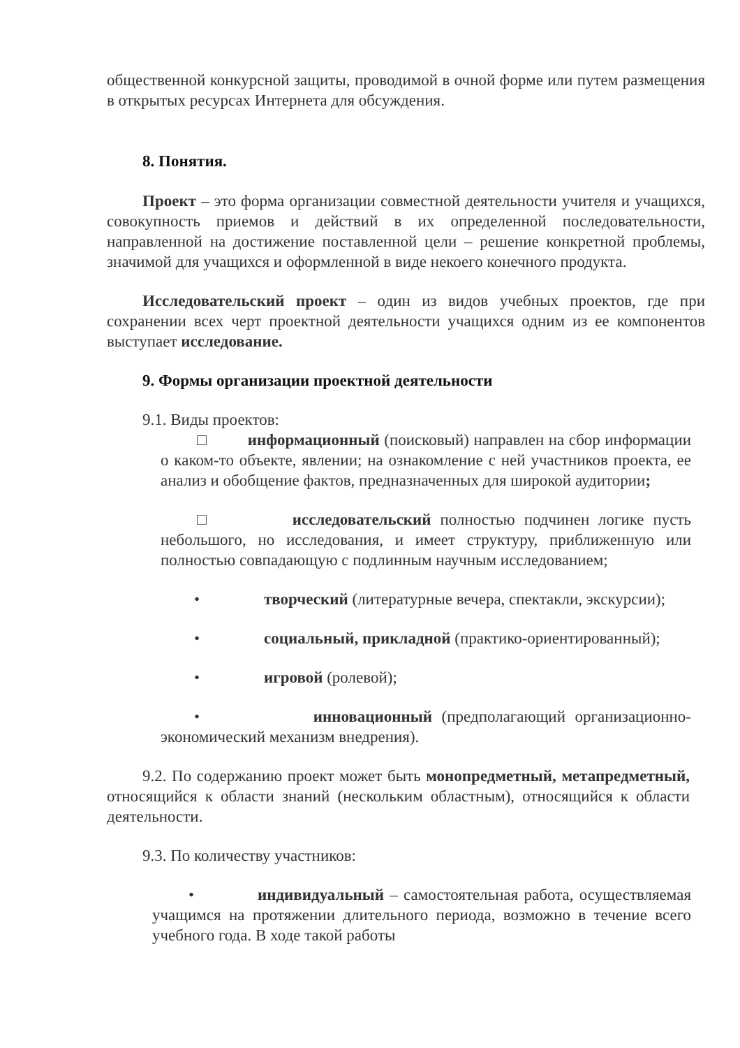общественной конкурсной защиты, проводимой в очной форме или путем размещения в открытых ресурсах Интернета для обсуждения.
8. Понятия.
Проект – это форма организации совместной деятельности учителя и учащихся, совокупность приемов и действий в их определенной последовательности, направленной на достижение поставленной цели – решение конкретной проблемы, значимой для учащихся и оформленной в виде некоего конечного продукта.
Исследовательский проект – один из видов учебных проектов, где при сохранении всех черт проектной деятельности учащихся одним из ее компонентов выступает исследование.
9. Формы организации проектной деятельности
9.1. Виды проектов:
□ информационный (поисковый) направлен на сбор информации о каком-то объекте, явлении; на ознакомление с ней участников проекта, ее анализ и обобщение фактов, предназначенных для широкой аудитории;
□ исследовательский полностью подчинен логике пусть небольшого, но исследования, и имеет структуру, приближенную или полностью совпадающую с подлинным научным исследованием;
• творческий (литературные вечера, спектакли, экскурсии);
• социальный, прикладной (практико-ориентированный);
• игровой (ролевой);
• инновационный (предполагающий организационно-экономический механизм внедрения).
9.2. По содержанию проект может быть монопредметный, метапредметный, относящийся к области знаний (нескольким областным), относящийся к области деятельности.
9.3. По количеству участников:
• индивидуальный – самостоятельная работа, осуществляемая учащимся на протяжении длительного периода, возможно в течение всего учебного года. В ходе такой работы